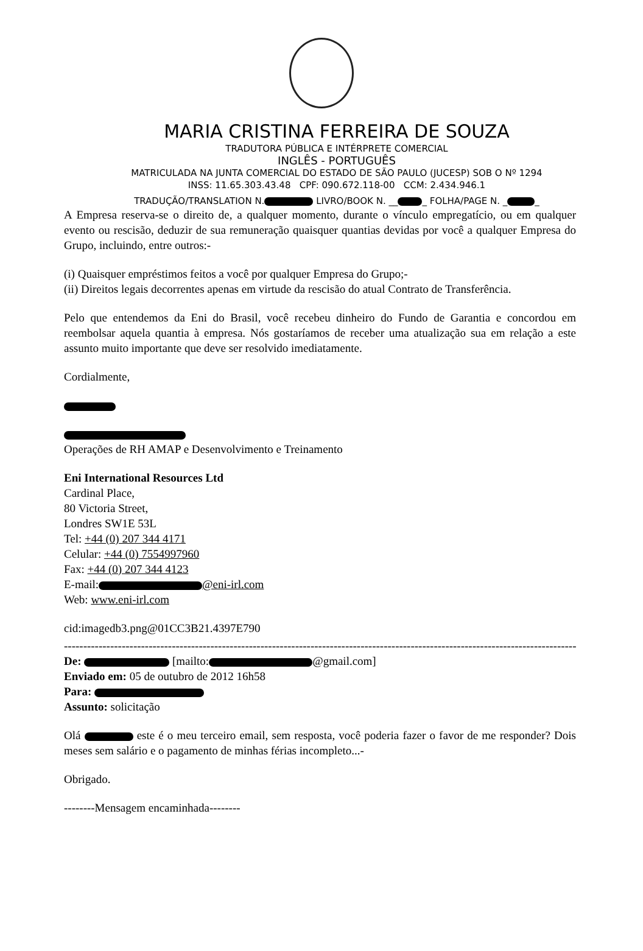MARIA CRISTINA FERREIRA DE SOUZA
TRADUTORA PÚBLICA E INTÉRPRETE COMERCIAL
INGLÊS - PORTUGUÊS
MATRICULADA NA JUNTA COMERCIAL DO ESTADO DE SÃO PAULO (JUCESP) SOB O Nº 1294
INSS: 11.65.303.43.48 CPF: 090.672.118-00 CCM: 2.434.946.1
TRADUÇÃO/TRANSLATION N. LIVRO/BOOK N. __ _ FOLHA/PAGE N. _ _
A Empresa reserva-se o direito de, a qualquer momento, durante o vínculo empregatício, ou em qualquer evento ou rescisão, deduzir de sua remuneração quaisquer quantias devidas por você a qualquer Empresa do Grupo, incluindo, entre outros:-
(i) Quaisquer empréstimos feitos a você por qualquer Empresa do Grupo;-
(ii) Direitos legais decorrentes apenas em virtude da rescisão do atual Contrato de Transferência.
Pelo que entendemos da Eni do Brasil, você recebeu dinheiro do Fundo de Garantia e concordou em reembolsar aquela quantia à empresa. Nós gostaríamos de receber uma atualização sua em relação a este assunto muito importante que deve ser resolvido imediatamente.
Cordialmente,
Operações de RH AMAP e Desenvolvimento e Treinamento
Eni International Resources Ltd
Cardinal Place,
80 Victoria Street,
Londres SW1E 53L
Tel: +44 (0) 207 344 4171
Celular: +44 (0) 7554997960
Fax: +44 (0) 207 344 4123
E-mail: @eni-irl.com
Web: www.eni-irl.com
cid:imagedb3.png@01CC3B21.4397E790
--------------------------------------------------------------------------------------------------------------------------------------------------
De: [mailto: @gmail.com]
Enviado em: 05 de outubro de 2012 16h58
Para:
Assunto: solicitação
Olá este é o meu terceiro email, sem resposta, você poderia fazer o favor de me responder? Dois meses sem salário e o pagamento de minhas férias incompleto...-
Obrigado.
--------Mensagem encaminhada--------